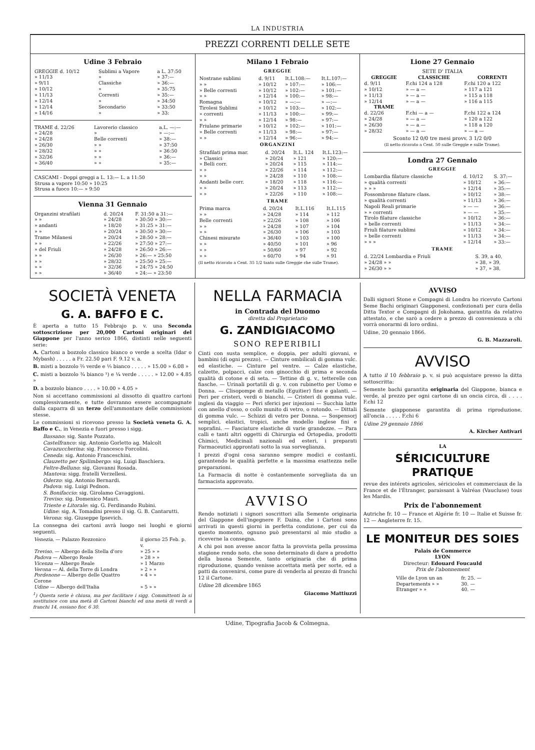LA INDUSTRIA
PREZZI CORRENTI DELLE SETE
Udine 3 Febraio
| GREGGIE d. 10/12 | Sublimi a Vapore | a L. 37:50 |
| » 11/13 | » | » 37:— |
| » 9/11 | Classiche | » 36:— |
| » 10/12 | » | » 35:75 |
| » 11/13 | Correnti | » 35:— |
| » 12/14 | » | » 34:50 |
| » 12/14 | Secondario | » 33:50 |
| » 14/16 | » | » 33: |
| TRAME d. 22/26 | Lavorerio classico | a.L. —:— |
| » 24/28 | » | » —:— |
| » 24/28 | Belle correnti | » 38:— |
| » 26/30 | » » | » 37:50 |
| » 28/32 | » » | » 36:50 |
| » 32/36 | » » | » 36:— |
| » 36/40 | » » | » 35:— |
| CASCAMI - Doppi greggi a L. 13:— L. a 11:50 |
| Strusa a vapore 10:50 » 10:25 |
| Strusa a fuoco 10:— » 9:50 |
Vienna 31 Gennaio
| Organzini strafilati | d. 20/24 | F. 31:50 a 31:— |
| » » | » 24/28 | » 30:50 » 30:— |
| » andanti | » 18/20 | » 31:25 » 31:— |
| » » | » 20/24 | » 30:50 » 30:— |
| Trame Milanesi | » 20/24 | » 28:50 » 28:— |
| » » | » 22/26 | » 27:50 » 27:— |
| » del Friuli | » 24/28 | » 26:50 » 26:— |
| » » | » 26/30 | » 26:— » 25:50 |
| » » | » 28/32 | » 25:50 » 25:— |
| » » | » 32/36 | » 24:75 » 24:50 |
| » » | » 36/40 | » 24:— » 23:50 |
Milano 1 Febraio
GREGGIE
| Nostrane sublimi | d. 9/11 | It.L.108:— | It.L.107:— |
| » » | » 10/12 | » 107:— | » 106:— |
| » Belle correnti | » 10/12 | » 102:— | » 101:— |
| » » | » 12/14 | » 100:— | » 98:— |
| Romagna | » 10/12 | » —:— | » —:— |
| Tirolesi Sublimi | » 10/12 | » 103:— | » 102:— |
| » correnti | » 11/13 | » 100:— | » 99:— |
| » » | » 12/14 | » 98:— | » 97:— |
| Friulane primarie | » 10/12 | » 102:— | » 101:— |
| » Belle correnti | » 11/13 | » 98:— | » 97:— |
| » » | » 12/14 | » 96:— | » 94:— |
ORGANZINI
| Strafilati prima mar. | d. 20/24 | It.L. 124 | It.L.123:— |
| » Classici | » 20/24 | » 121 | » 120:— |
| » Belli corr. | » 20/24 | » 115 | » 114:— |
| » » | » 22/26 | » 114 | » 112:— |
| » » | » 24/28 | » 110 | » 108:— |
| Andanti belle corr. | » 18/20 | » 118 | » 116:— |
| » » | » 20/24 | » 113 | » 112:— |
| » » | » 22/26 | » 110 | » 108:— |
TRAME
| Prima marca | d. 20/24 | It.L.116 | It.L.115 |
| » » | » 24/28 | » 114 | » 112 |
| Belle correnti | » 22/26 | » 108 | » 106 |
| » » | » 24/28 | » 107 | » 104 |
| » » | » 26/30 | » 106 | » 103 |
| Chinesi misurate | » 36/40 | » 103 | » 100 |
| » » | » 40/50 | » 101 | » 96 |
| » » | » 50/60 | » 97 | » 92 |
| » » | » 60/70 | » 94 | » 91 |
(Il netto ricavato a Cent. 35 1/2 tanto sulle Greggie che sulle Trame).
Lione 27 Gennaio
SETE D' ITALIA
| GREGGIE | CLASSICHE | CORRENTI |
| --- | --- | --- |
| d. 9/11 | F.chi 124 a 128 | F.chi 120 a 122 |
| » 10/12 | » — a — | » 117 a 121 |
| » 11/13 | » — a — | » 115 a 118 |
| » 12/14 | » — a — | » 116 a 115 |
| TRAME | | |
| d. 22/26 | F.chi — a — | F.chi 122 a 124 |
| » 24/28 | » — a — | » 120 a 122 |
| » 26/30 | » — a — | » 118 a 120 |
| » 28/32 | » — a — | » — a — |
Sconto 12 0/0 tre mesi provv. 3 1/2 0/0
(Il netto ricavato a Cent. 50 sulle Greggie e sulle Trame).
Londra 27 Gennaio
GREGGIE
| Lombardia filature classiche | d. 10/12 | S. 37:— |
| » qualità correnti | » 10/12 | » 36:— |
| » » » | » 12/14 | » 35:— |
| Fossombrone filature class. | » 10/12 | » 38:— |
| » qualità correnti | » 11/13 | » 36:— |
| Napoli Reali primarie | » — — | » 36:— |
| » » correnti | » — — | » 35:— |
| Tirolo filature classiche | » 10/12 | » 36:— |
| » belle correnti | » 11/13 | » 34:— |
| Friuli filature sublimi | » 10/12 | » 34:— |
| » belle correnti | » 11/13 | » 34:— |
| » » » | » 12/14 | » 33:— |
TRAME
| d. 22/24 Lombardia e Friuli | S. 39, a 40, |
| » 24/28 » » | » 38, » 39, |
| » 26/30 » » | » 37, » 38, |
SOCIETÀ VENETA
G. A. BAFFO E C.
È aperta a tutto 15 Febbrajo p. v. una Seconda sottoscrizione per 20,000 Cartoni originari del Giappone per l'anno serico 1866, distinti nelle seguenti serie:
A. Cartoni a bozzolo classico bianco o verde a scelta (Idar o Mybash) . . . . . a Fr. 22.50 pari F. 9.12 v. a.
B. misti a bozzolo ⅔ verde e ⅓ bianco . . . . . » 15.00 » 6.08 »
C. misti a bozzolo ¾ bianco ¹) e ¼ verde . . . . . » 12.00 » 4.85 »
D. a bozzolo bianco . . . . » 10.00 » 4.05 »
Non si accettano commissioni al dissotto di quattro cartoni complessivamente, e tutte dovranno essere accompagnate dalla caparra di un terzo dell'ammontare delle commissioni stesse.
Le commissioni si ricevono presso la Società veneta G. A. Baffo e C., in Venezia e fuori presso i sigg.
Bassano: sig. Sante Pozzato.
Castelfranco: sig. Antonio Gorletto ag. Malcolt
Cavazuccherina: sig. Francesco Forcolini.
Ceneda: sig. Antonio Franceschini.
Clauzetto per Spilimbergo: sig. Luigi Baschiera.
Feltre-Belluno: sig. Giovanni Rosada.
Mantova: sigg. fratelli Verzellesi.
Oderzo: sig. Antonio Bernardi.
Padova: sig. Luigi Pednon.
S. Bonifaccio: sig. Girolamo Cavaggioni.
Treviso: sig. Domenico Mauri.
Trieste e Litorale: sig. G. Ferdinando Rubini.
Udine: sig. A. Tomadini presso il sig. G. B. Cantarutti.
Verona: sig. Giuseppe Ipsevich.
La consegna dei cartoni avrà luogo nei luoghi e giorni seguenti.
| Venezia . — Palazzo Rezzonico | il giorno 25 Feb. p. v. |
| Treviso . — Albergo della Stella d'oro | » 25 » » |
| Padova — Albergo Reale | » 28 » » |
| Vicenza — Albergo Reale | » 1 Marzo |
| Verona — Al. della Torre di Londra | » 2 » » |
| Pordenone — Albergo delle Quattro Corone | » 4 » » |
| Udine — Albergo dell'Italia | » 5 » » |
<sup>1</sup>) Questa serie è chiusa, ma per facilitare i sigg. Committenti la si sostituisce con una metà di Cartoni bianchi ed una metà di verdi a franchi 14, ossiano fior. 6 30.
NELLA FARMACIA
in Contrada del Duomo
diretta dal Proprietario
G. ZANDIGIACOMO
SONO REPERIBILI
Cinti con susta semplice, e doppia, per adulti giovani, e bambini (di ogni prezzo). — Cinture ombilicali di gomma vulc. ed elastiche. — Cinture pel ventre. — Calze elastiche, calzette, polpacci, calze con ginocchio di prima e seconda qualità di cotone e di seta. — Tettine di g. v., tetterelle con fiasche. — Urinali portatili di g. v. con rubinetto per Uomo e Donna. — Clisopompe di metallo (Eguitier) fine e galanti. — Peri per cristeri, verdi o bianchi. — Cristeri di gomma vulc. inglesi da viaggio — Peri sferici per injezioni — Succhia latte con anello d'osso, o collo munito di vetro, o rotondo. — Dittali di gomma vulc. — Schizzi di vetro per Donna. — Sospensorj semplici, elastici, tropici, anche modello inglese fini e soprafini. — Fasciature elastiche di varie grandezze. — Para calli e tanti altri oggetti di Chirurgia ed Ortopedia, prodotti Chimici, Medicinali nazionali ed esteri, i preparati Farmaceutici approntati sotto la sua sorveglianza.
I prezzi d'ogni cosa saranno sempre modici e costanti, garantendo le qualità perfette e la massima esattezza nelle preparazioni.
La Farmacia di notte è costantemente sorvegliata da un farmacista approvato.
AVVISO
Rendo notiziati i signori soscrittori alla Semente originaria del Giappone dell'ingegnere F. Daina, che i Cartoni sono arrivati in questi giorni in perfetta condizione, per cui da questo momento, ognuno può presentarsi al mio studio a riceverne la consegna.
A chi poi non avesse ancor fatta la provvista pella prossima stagione rendo noto, che sono determinato di dare a prodotto della buona Semente, tanto originaria che di prima riproduzione, quando venisse accettata metà per sorte, ed a patti da convenirsi, come pure di venderla al prezzo di franchi 12 il Cartone.
Udine 28 dicembre 1865
Giacomo Mattiuzzi
AVVISO
Dalli signori Stone e Compagni di Londra ho ricevuto Cartoni Seme Bachi originari Giapponesi, confezionati per cura della Ditta Textor e Compagni di Jokohama, garantita da relativo attestato, e che sarò a cedere a prezzo di convenienza a chi vorrà onorarmi di loro ordini.
Udine, 20 gennaio 1866.
G. B. Mazzaroli.
AVVISO
A tutto il 10 febbraio p. v. si può acquistare presso la ditta sottoscritta:
Semente bachi garantita originaria del Giappone, bianca e verde, al prezzo per ogni cartone di un oncia circa, di . . . . F.chi 12
Semente giapponese garantita di prima riproduzione, all'oncia . . . . . F.chi 6
Udine 29 gennaio 1866
A. Kircher Antivari
LA
SÉRICICULTURE PRATIQUE
revue des intérets agricoles, séricicoles et commerciaux de la France et de l'Étranger, paraissant à Valréas (Vaucluse) tous les Mardis.
Prix de l'abonnement
Autriche fr. 10 — France et Algérie fr. 10 — Italie et Suisse fr. 12 — Angleterre fr. 15.
LE MONITEUR DES SOIES
Palais de Commerce
LYON
Directeur: Edouard Foucauld
Prix de l'abonnement
| Ville de Lyon un an | fr. 25. — |
| Departements » » | 30. — |
| Etranger » » | 40. — |
Udine, Tipografia Jacob & Colmegna.